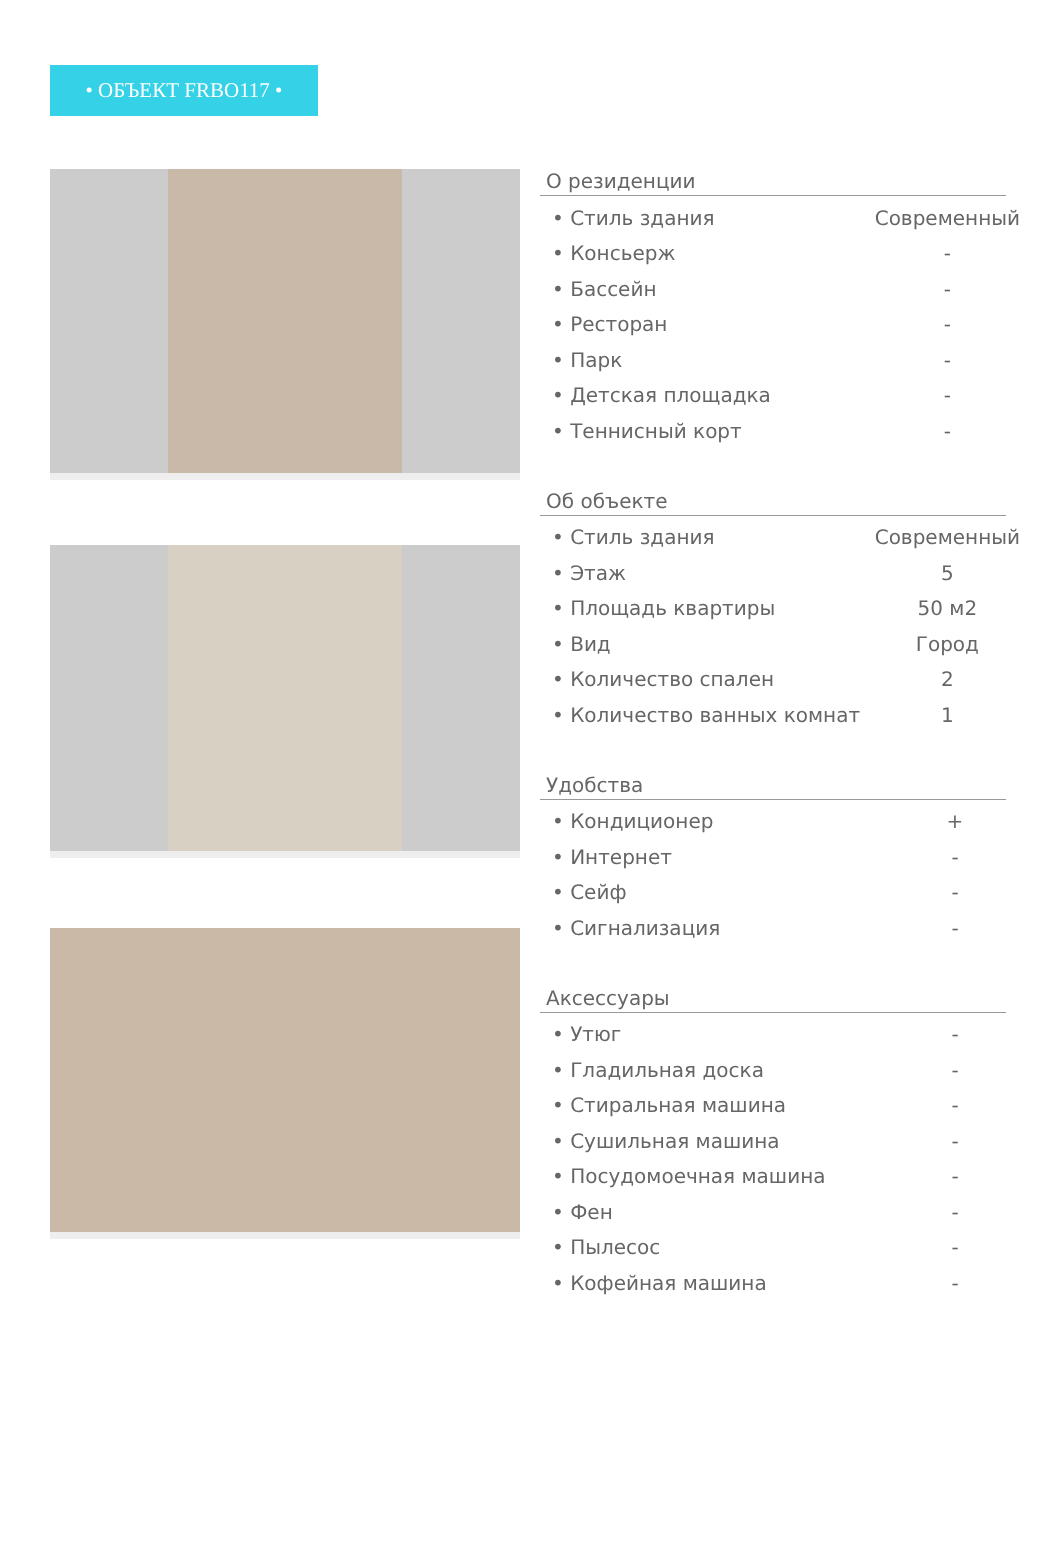• ОБЪЕКТ FRBO117 •
О резиденции
| • Стиль здания | Современный |
| • Консьерж | - |
| • Бассейн | - |
| • Ресторан | - |
| • Парк | - |
| • Детская площадка | - |
| • Теннисный корт | - |
Об объекте
| • Стиль здания | Современный |
| • Этаж | 5 |
| • Площадь квартиры | 50 м2 |
| • Вид | Город |
| • Количество спален | 2 |
| • Количество ванных комнат | 1 |
Удобства
| • Кондиционер | + |
| • Интернет | - |
| • Сейф | - |
| • Сигнализация | - |
Аксессуары
| • Утюг | - |
| • Гладильная доска | - |
| • Стиральная машина | - |
| • Сушильная машина | - |
| • Посудомоечная машина | - |
| • Фен | - |
| • Пылесос | - |
| • Кофейная машина | - |